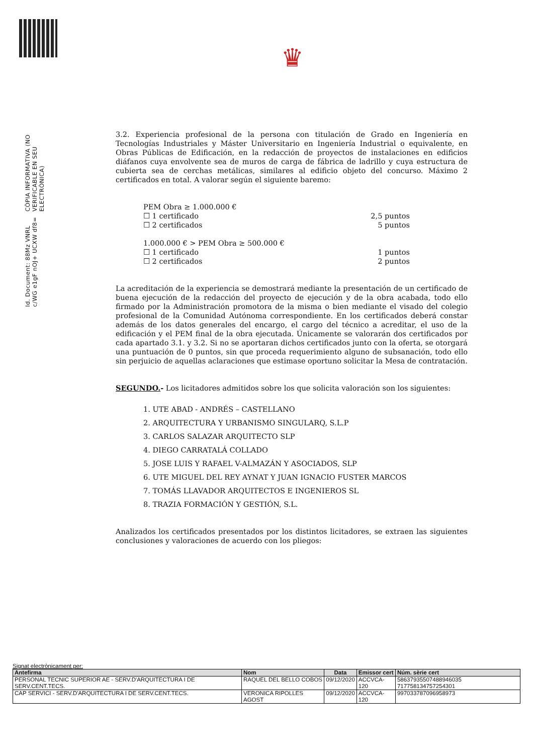♛
Id. Document: 88Mz VNRL c/WG e1gF nOJ+ UCXW df8=
CÒPIA INFORMATIVA (NO VERIFICABLE EN SEU ELECTRÒNICA)
3.2. Experiencia profesional de la persona con titulación de Grado en Ingeniería en Tecnologías Industriales y Máster Universitario en Ingeniería Industrial o equivalente, en Obras Públicas de Edificación, en la redacción de proyectos de instalaciones en edificios diáfanos cuya envolvente sea de muros de carga de fábrica de ladrillo y cuya estructura de cubierta sea de cerchas metálicas, similares al edificio objeto del concurso. Máximo 2 certificados en total. A valorar según el siguiente baremo:
PEM Obra ≥ 1.000.000 €
☐ 1 certificado 2,5 puntos
☐ 2 certificados 5 puntos
1.000.000 € > PEM Obra ≥ 500.000 €
☐ 1 certificado 1 puntos
☐ 2 certificados 2 puntos
La acreditación de la experiencia se demostrará mediante la presentación de un certificado de buena ejecución de la redacción del proyecto de ejecución y de la obra acabada, todo ello firmado por la Administración promotora de la misma o bien mediante el visado del colegio profesional de la Comunidad Autónoma correspondiente. En los certificados deberá constar además de los datos generales del encargo, el cargo del técnico a acreditar, el uso de la edificación y el PEM final de la obra ejecutada. Únicamente se valorarán dos certificados por cada apartado 3.1. y 3.2. Si no se aportaran dichos certificados junto con la oferta, se otorgará una puntuación de 0 puntos, sin que proceda requerimiento alguno de subsanación, todo ello sin perjuicio de aquellas aclaraciones que estimase oportuno solicitar la Mesa de contratación.
SEGUNDO.- Los licitadores admitidos sobre los que solicita valoración son los siguientes:
1. UTE ABAD - ANDRÉS – CASTELLANO
2. ARQUITECTURA Y URBANISMO SINGULARQ, S.L.P
3. CARLOS SALAZAR ARQUITECTO SLP
4. DIEGO CARRATALÁ COLLADO
5. JOSE LUIS Y RAFAEL V-ALMAZÁN Y ASOCIADOS, SLP
6. UTE MIGUEL DEL REY AYNAT Y JUAN IGNACIO FUSTER MARCOS
7. TOMÁS LLAVADOR ARQUITECTOS E INGENIEROS SL
8. TRAZIA FORMACIÓN Y GESTIÓN, S.L.
Analizados los certificados presentados por los distintos licitadores, se extraen las siguientes conclusiones y valoraciones de acuerdo con los pliegos:
Signat electrònicament per:
| Antefirma | Nom | Data | Emissor cert | Núm. sèrie cert |
| --- | --- | --- | --- | --- |
| PERSONAL TECNIC SUPERIOR AE - SERV.D'ARQUITECTURA I DE SERV.CENT.TECS. | RAQUEL DEL BELLO COBOS | 09/12/2020 | ACCVCA-120 | 58637935507488946035 717758134757254301 |
| CAP SERVICI - SERV.D'ARQUITECTURA I DE SERV.CENT.TECS. | VERONICA RIPOLLES AGOST | 09/12/2020 | ACCVCA-120 | 997033787096958973 |